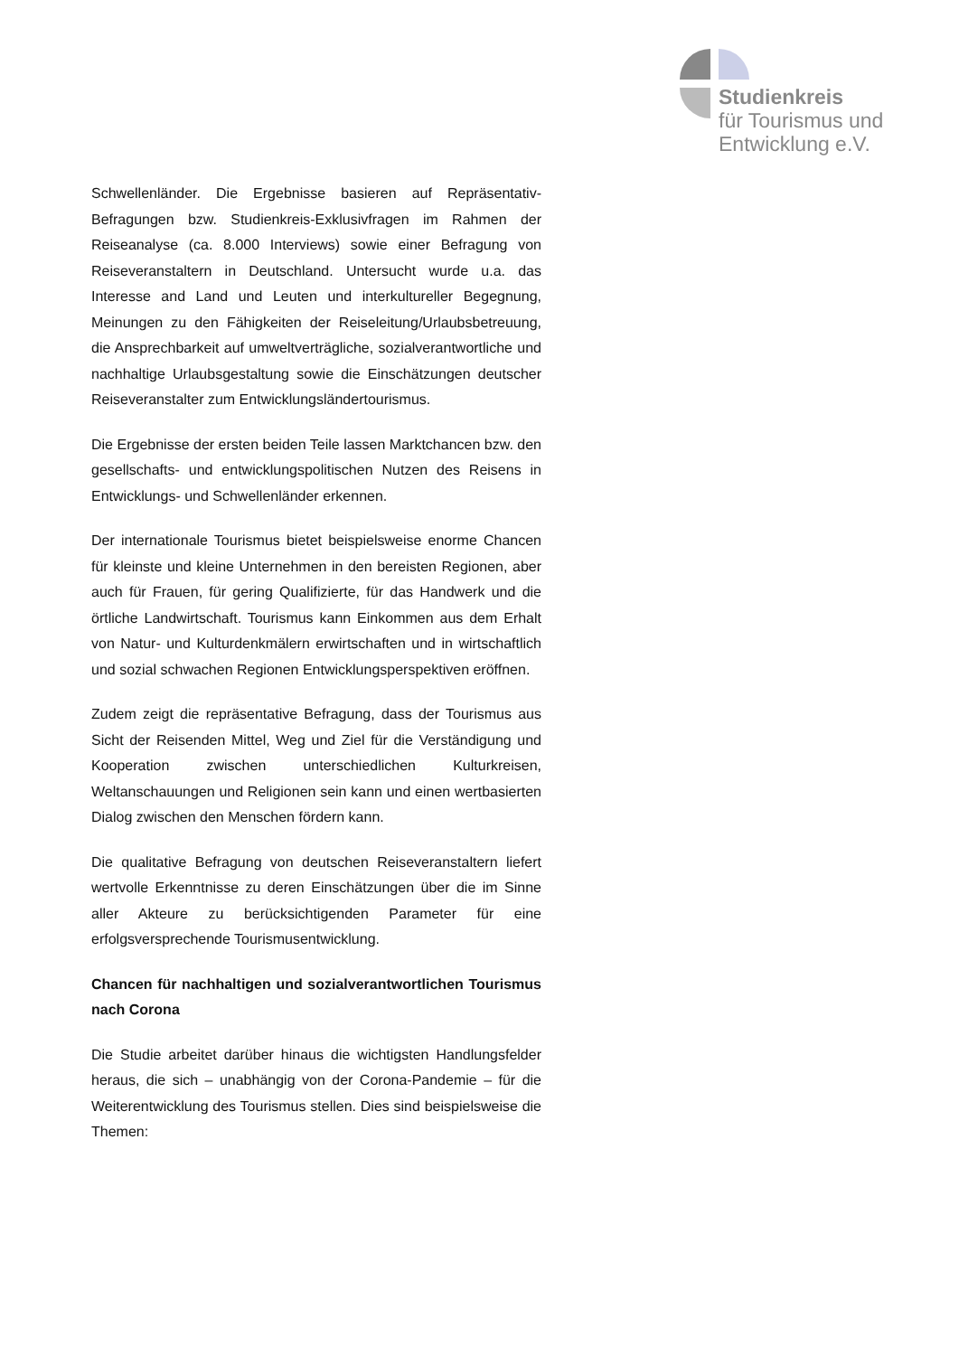Studienkreis
für Tourismus und
Entwicklung e.V.
Schwellenländer. Die Ergebnisse basieren auf Repräsentativ-Befragungen bzw. Studienkreis-Exklusivfragen im Rahmen der Reiseanalyse (ca. 8.000 Interviews) sowie einer Befragung von Reiseveranstaltern in Deutschland. Untersucht wurde u.a. das Interesse and Land und Leuten und interkultureller Begegnung, Meinungen zu den Fähigkeiten der Reiseleitung/Urlaubsbetreuung, die Ansprechbarkeit auf umweltverträgliche, sozialverantwortliche und nachhaltige Urlaubsgestaltung sowie die Einschätzungen deutscher Reiseveranstalter zum Entwicklungsländertourismus.
Die Ergebnisse der ersten beiden Teile lassen Marktchancen bzw. den gesellschafts- und entwicklungspolitischen Nutzen des Reisens in Entwicklungs- und Schwellenländer erkennen.
Der internationale Tourismus bietet beispielsweise enorme Chancen für kleinste und kleine Unternehmen in den bereisten Regionen, aber auch für Frauen, für gering Qualifizierte, für das Handwerk und die örtliche Landwirtschaft. Tourismus kann Einkommen aus dem Erhalt von Natur- und Kulturdenkmälern erwirtschaften und in wirtschaftlich und sozial schwachen Regionen Entwicklungsperspektiven eröffnen.
Zudem zeigt die repräsentative Befragung, dass der Tourismus aus Sicht der Reisenden Mittel, Weg und Ziel für die Verständigung und Kooperation zwischen unterschiedlichen Kulturkreisen, Weltanschauungen und Religionen sein kann und einen wertbasierten Dialog zwischen den Menschen fördern kann.
Die qualitative Befragung von deutschen Reiseveranstaltern liefert wertvolle Erkenntnisse zu deren Einschätzungen über die im Sinne aller Akteure zu berücksichtigenden Parameter für eine erfolgsversprechende Tourismusentwicklung.
Chancen für nachhaltigen und sozialverantwortlichen Tourismus nach Corona
Die Studie arbeitet darüber hinaus die wichtigsten Handlungsfelder heraus, die sich – unabhängig von der Corona-Pandemie – für die Weiterentwicklung des Tourismus stellen. Dies sind beispielsweise die Themen: